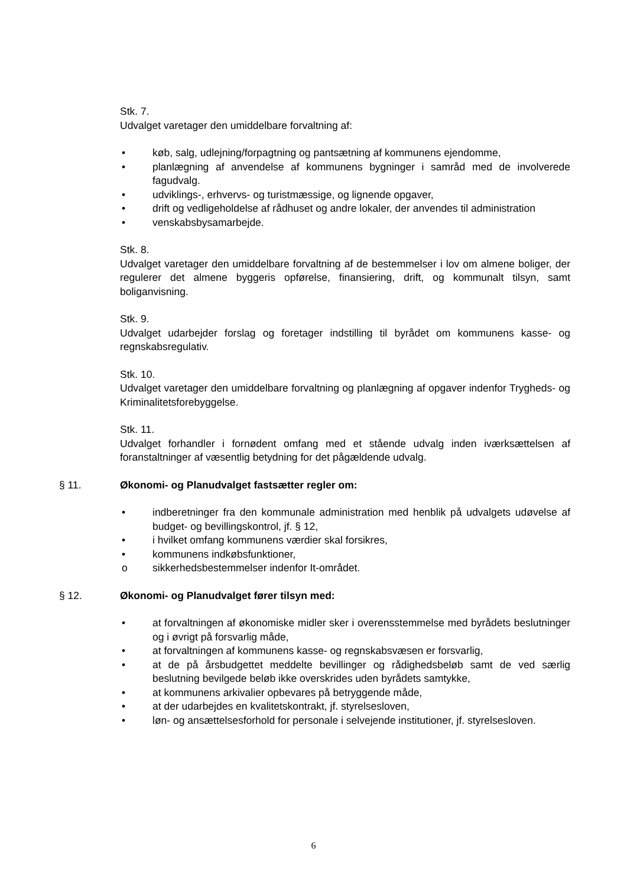Stk. 7.
Udvalget varetager den umiddelbare forvaltning af:
• køb, salg, udlejning/forpagtning og pantsætning af kommunens ejendomme,
• planlægning af anvendelse af kommunens bygninger i samråd med de involverede fagudvalg.
• udviklings-, erhvervs- og turistmæssige, og lignende opgaver,
• drift og vedligeholdelse af rådhuset og andre lokaler, der anvendes til administration
• venskabsbysamarbejde.
Stk. 8.
Udvalget varetager den umiddelbare forvaltning af de bestemmelser i lov om almene boliger, der regulerer det almene byggeris opførelse, finansiering, drift, og kommunalt tilsyn, samt boliganvisning.
Stk. 9.
Udvalget udarbejder forslag og foretager indstilling til byrådet om kommunens kasse- og regnskabsregulativ.
Stk. 10.
Udvalget varetager den umiddelbare forvaltning og planlægning af opgaver indenfor Trygheds- og Kriminalitetsforebyggelse.
Stk. 11.
Udvalget forhandler i fornødent omfang med et stående udvalg inden iværksættelsen af foranstaltninger af væsentlig betydning for det pågældende udvalg.
§ 11. Økonomi- og Planudvalget fastsætter regler om:
• indberetninger fra den kommunale administration med henblik på udvalgets udøvelse af budget- og bevillingskontrol, jf. § 12,
• i hvilket omfang kommunens værdier skal forsikres,
• kommunens indkøbsfunktioner,
o sikkerhedsbestemmelser indenfor It-området.
§ 12. Økonomi- og Planudvalget fører tilsyn med:
• at forvaltningen af økonomiske midler sker i overensstemmelse med byrådets beslutninger og i øvrigt på forsvarlig måde,
• at forvaltningen af kommunens kasse- og regnskabsvæsen er forsvarlig,
• at de på årsbudgettet meddelte bevillinger og rådighedsbeløb samt de ved særlig beslutning bevilgede beløb ikke overskrides uden byrådets samtykke,
• at kommunens arkivalier opbevares på betryggende måde,
• at der udarbejdes en kvalitetskontrakt, jf. styrelsesloven,
• løn- og ansættelsesforhold for personale i selvejende institutioner, jf. styrelsesloven.
6